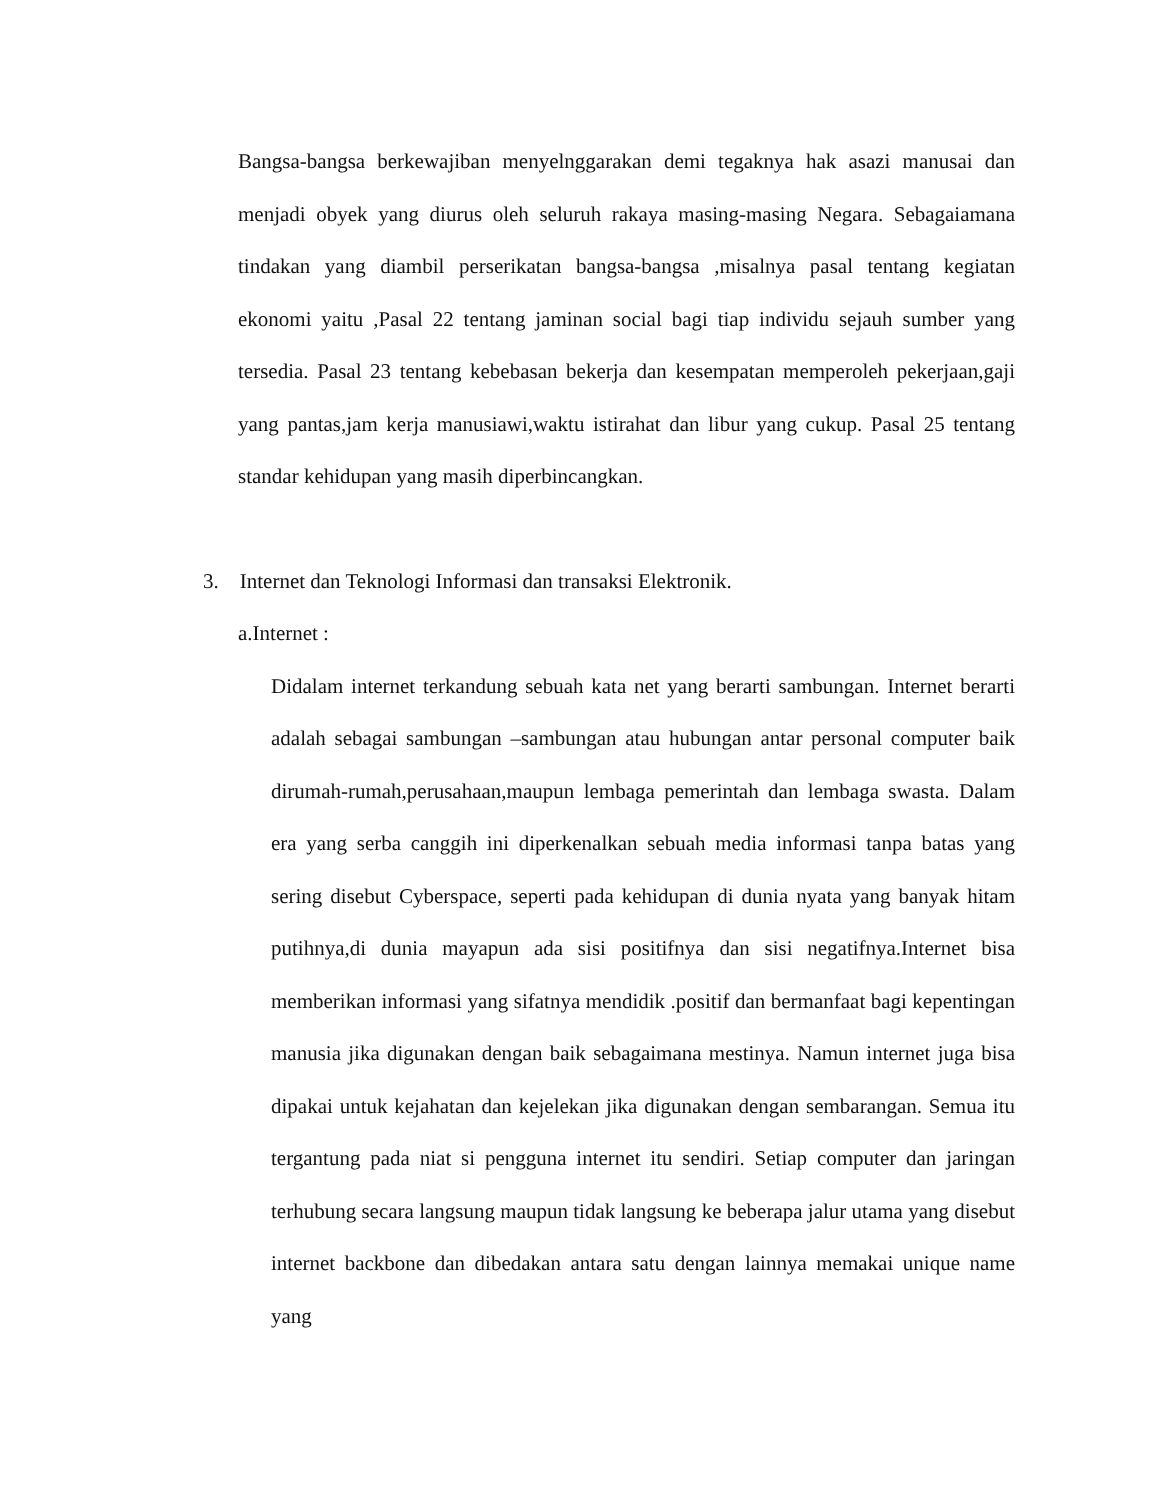Bangsa-bangsa berkewajiban menyelnggarakan demi tegaknya hak asazi manusai dan menjadi obyek yang diurus oleh seluruh rakaya masing-masing Negara. Sebagaiamana tindakan yang diambil perserikatan bangsa-bangsa ,misalnya pasal tentang kegiatan ekonomi yaitu ,Pasal 22 tentang jaminan social bagi tiap individu sejauh sumber yang tersedia. Pasal 23 tentang kebebasan bekerja dan kesempatan memperoleh pekerjaan,gaji yang pantas,jam kerja manusiawi,waktu istirahat dan libur yang cukup. Pasal 25 tentang standar kehidupan yang masih diperbincangkan.
3. Internet dan Teknologi Informasi dan transaksi Elektronik.
a.Internet :
Didalam internet terkandung sebuah kata net yang berarti sambungan. Internet berarti adalah sebagai sambungan –sambungan atau hubungan antar personal computer baik dirumah-rumah,perusahaan,maupun lembaga pemerintah dan lembaga swasta. Dalam era yang serba canggih ini diperkenalkan sebuah media informasi tanpa batas yang sering disebut Cyberspace, seperti pada kehidupan di dunia nyata yang banyak hitam putihnya,di dunia mayapun ada sisi positifnya dan sisi negatifnya.Internet bisa memberikan informasi yang sifatnya mendidik .positif dan bermanfaat bagi kepentingan manusia jika digunakan dengan baik sebagaimana mestinya. Namun internet juga bisa dipakai untuk kejahatan dan kejelekan jika digunakan dengan sembarangan. Semua itu tergantung pada niat si pengguna internet itu sendiri. Setiap computer dan jaringan terhubung secara langsung maupun tidak langsung ke beberapa jalur utama yang disebut internet backbone dan dibedakan antara satu dengan lainnya memakai unique name yang